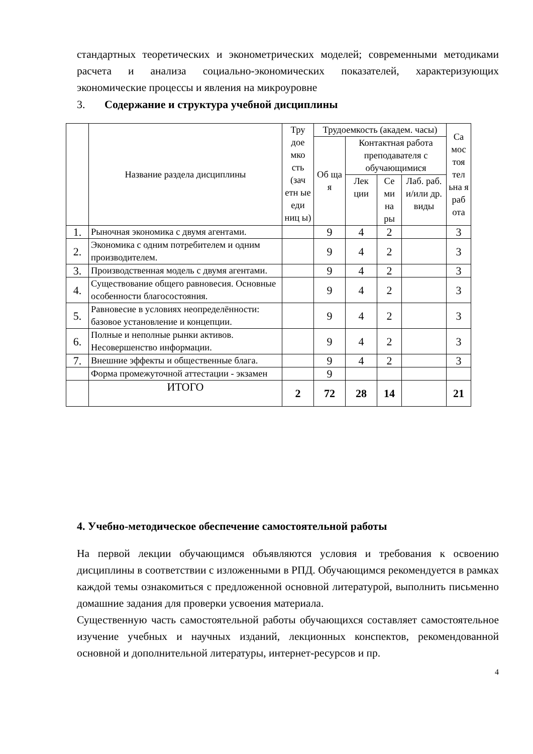стандартных теоретических и эконометрических моделей; современными методиками расчета и анализа социально-экономических показателей, характеризующих экономические процессы и явления на микроуровне
3. Содержание и структура учебной дисциплины
| | Название раздела дисциплины | Тру доe мко сть (зач етн ые еди ниц ы) | Трудоемкость (академ. часы) | | | | Са мос тоя тел ьна я раб ота |
| --- | --- | --- | --- | --- | --- | --- | --- |
| | | | Об ща я | Контактная работа преподавателя с обучающимися | | | |
| | | | | Лек ции | Се ми на ры | Лаб. раб. и/или др. виды | |
| 1. | Рыночная экономика с двумя агентами. | | 9 | 4 | 2 | | 3 |
| 2. | Экономика с одним потребителем и одним производителем. | | 9 | 4 | 2 | | 3 |
| 3. | Производственная модель с двумя агентами. | | 9 | 4 | 2 | | 3 |
| 4. | Существование общего равновесия. Основные особенности благосостояния. | | 9 | 4 | 2 | | 3 |
| 5. | Равновесие в условиях неопределённости: базовое установление и концепции. | | 9 | 4 | 2 | | 3 |
| 6. | Полные и неполные рынки активов. Несовершенство информации. | | 9 | 4 | 2 | | 3 |
| 7. | Внешние эффекты и общественные блага. | | 9 | 4 | 2 | | 3 |
| | Форма промежуточной аттестации - экзамен | | 9 | | | | |
| | ИТОГО | 2 | 72 | 28 | 14 | | 21 |
4. Учебно-методическое обеспечение самостоятельной работы
На первой лекции обучающимся объявляются условия и требования к освоению дисциплины в соответствии с изложенными в РПД. Обучающимся рекомендуется в рамках каждой темы ознакомиться с предложенной основной литературой, выполнить письменно домашние задания для проверки усвоения материала.
Существенную часть самостоятельной работы обучающихся составляет самостоятельное изучение учебных и научных изданий, лекционных конспектов, рекомендованной основной и дополнительной литературы, интернет-ресурсов и пр.
4